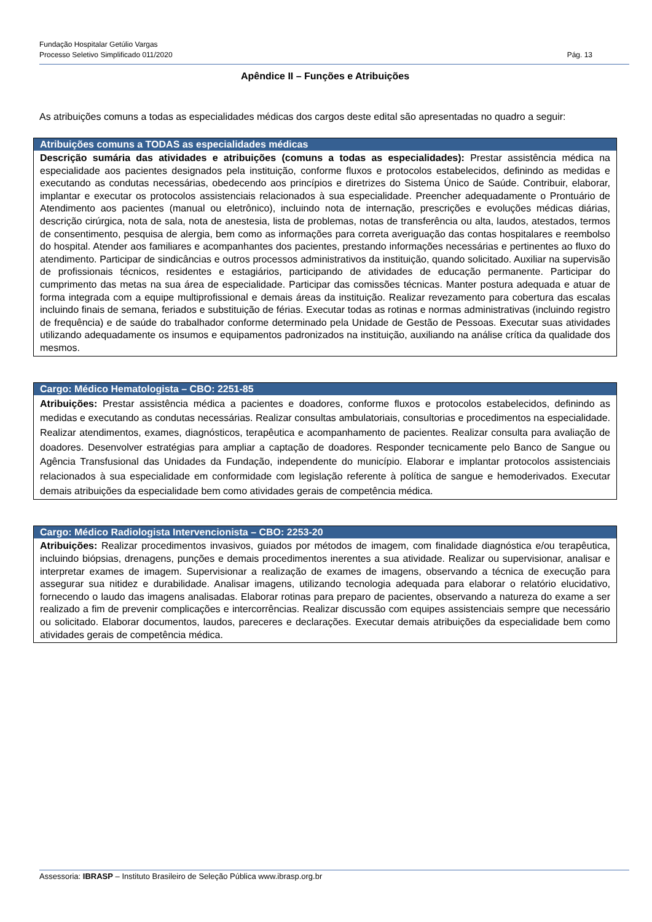Fundação Hospitalar Getúlio Vargas
Processo Seletivo Simplificado 011/2020 Pág. 13
Apêndice II – Funções e Atribuições
As atribuições comuns a todas as especialidades médicas dos cargos deste edital são apresentadas no quadro a seguir:
| Atribuições comuns a TODAS as especialidades médicas |
| --- |
| Descrição sumária das atividades e atribuições (comuns a todas as especialidades): Prestar assistência médica na especialidade aos pacientes designados pela instituição, conforme fluxos e protocolos estabelecidos, definindo as medidas e executando as condutas necessárias, obedecendo aos princípios e diretrizes do Sistema Único de Saúde. Contribuir, elaborar, implantar e executar os protocolos assistenciais relacionados à sua especialidade. Preencher adequadamente o Prontuário de Atendimento aos pacientes (manual ou eletrônico), incluindo nota de internação, prescrições e evoluções médicas diárias, descrição cirúrgica, nota de sala, nota de anestesia, lista de problemas, notas de transferência ou alta, laudos, atestados, termos de consentimento, pesquisa de alergia, bem como as informações para correta averiguação das contas hospitalares e reembolso do hospital. Atender aos familiares e acompanhantes dos pacientes, prestando informações necessárias e pertinentes ao fluxo do atendimento. Participar de sindicâncias e outros processos administrativos da instituição, quando solicitado. Auxiliar na supervisão de profissionais técnicos, residentes e estagiários, participando de atividades de educação permanente. Participar do cumprimento das metas na sua área de especialidade. Participar das comissões técnicas. Manter postura adequada e atuar de forma integrada com a equipe multiprofissional e demais áreas da instituição. Realizar revezamento para cobertura das escalas incluindo finais de semana, feriados e substituição de férias. Executar todas as rotinas e normas administrativas (incluindo registro de frequência) e de saúde do trabalhador conforme determinado pela Unidade de Gestão de Pessoas. Executar suas atividades utilizando adequadamente os insumos e equipamentos padronizados na instituição, auxiliando na análise crítica da qualidade dos mesmos. |
| Cargo: Médico Hematologista – CBO: 2251-85 |
| --- |
| Atribuições: Prestar assistência médica a pacientes e doadores, conforme fluxos e protocolos estabelecidos, definindo as medidas e executando as condutas necessárias. Realizar consultas ambulatoriais, consultorias e procedimentos na especialidade. Realizar atendimentos, exames, diagnósticos, terapêutica e acompanhamento de pacientes. Realizar consulta para avaliação de doadores. Desenvolver estratégias para ampliar a captação de doadores. Responder tecnicamente pelo Banco de Sangue ou Agência Transfusional das Unidades da Fundação, independente do município. Elaborar e implantar protocolos assistenciais relacionados à sua especialidade em conformidade com legislação referente à política de sangue e hemoderivados. Executar demais atribuições da especialidade bem como atividades gerais de competência médica. |
| Cargo: Médico Radiologista Intervencionista – CBO: 2253-20 |
| --- |
| Atribuições: Realizar procedimentos invasivos, guiados por métodos de imagem, com finalidade diagnóstica e/ou terapêutica, incluindo biópsias, drenagens, punções e demais procedimentos inerentes a sua atividade. Realizar ou supervisionar, analisar e interpretar exames de imagem. Supervisionar a realização de exames de imagens, observando a técnica de execução para assegurar sua nitidez e durabilidade. Analisar imagens, utilizando tecnologia adequada para elaborar o relatório elucidativo, fornecendo o laudo das imagens analisadas. Elaborar rotinas para preparo de pacientes, observando a natureza do exame a ser realizado a fim de prevenir complicações e intercorrências. Realizar discussão com equipes assistenciais sempre que necessário ou solicitado. Elaborar documentos, laudos, pareceres e declarações. Executar demais atribuições da especialidade bem como atividades gerais de competência médica. |
Assessoria: IBRASP – Instituto Brasileiro de Seleção Pública www.ibrasp.org.br